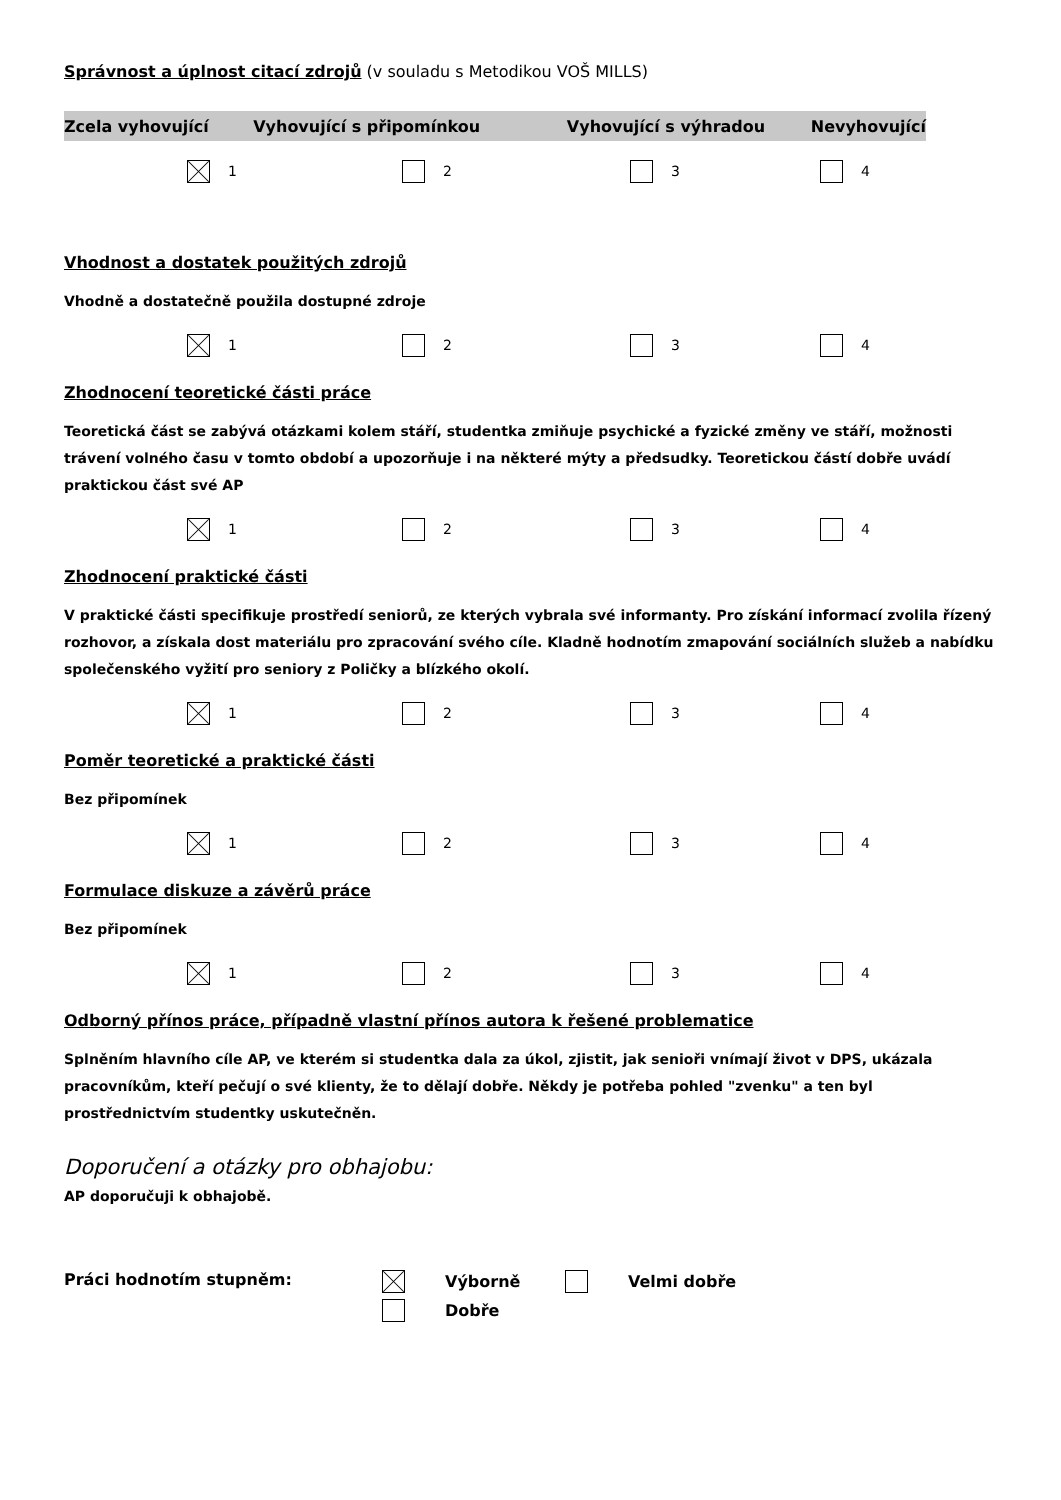Správnost a úplnost citací zdrojů
(v souladu s Metodikou VOŠ MILLS)
Zcela vyhovující Vyhovující s připomínkou Vyhovující s výhradou Nevyhovující
1 2 3 4
Vhodnost a dostatek použitých zdrojů
Vhodně a dostatečně použila dostupné zdroje
1 2 3 4
Zhodnocení teoretické části práce
Teoretická část se zabývá otázkami kolem stáří, studentka zmiňuje psychické a fyzické změny ve stáří, možnosti trávení volného času v tomto období a upozorňuje i na některé mýty a předsudky. Teoretickou částí dobře uvádí praktickou část své AP
1 2 3 4
Zhodnocení praktické části
V praktické části specifikuje prostředí seniorů, ze kterých vybrala své informanty. Pro získání informací zvolila řízený rozhovor, a získala dost materiálu pro zpracování svého cíle. Kladně hodnotím zmapování sociálních služeb a nabídku společenského vyžití pro seniory z Poličky a blízkého okolí.
1 2 3 4
Poměr teoretické a praktické části
Bez připomínek
1 2 3 4
Formulace diskuze a závěrů práce
Bez připomínek
1 2 3 4
Odborný přínos práce, případně vlastní přínos autora k řešené problematice
Splněním hlavního cíle AP, ve kterém si studentka dala za úkol, zjistit, jak senioři vnímají život v DPS, ukázala pracovníkům, kteří pečují o své klienty, že to dělají dobře. Někdy je potřeba pohled "zvenku" a ten byl prostřednictvím studentky uskutečněn.
Doporučení a otázky pro obhajobu:
AP doporučuji k obhajobě.
Práci hodnotím stupněm: Výborně Velmi dobře
Dobře